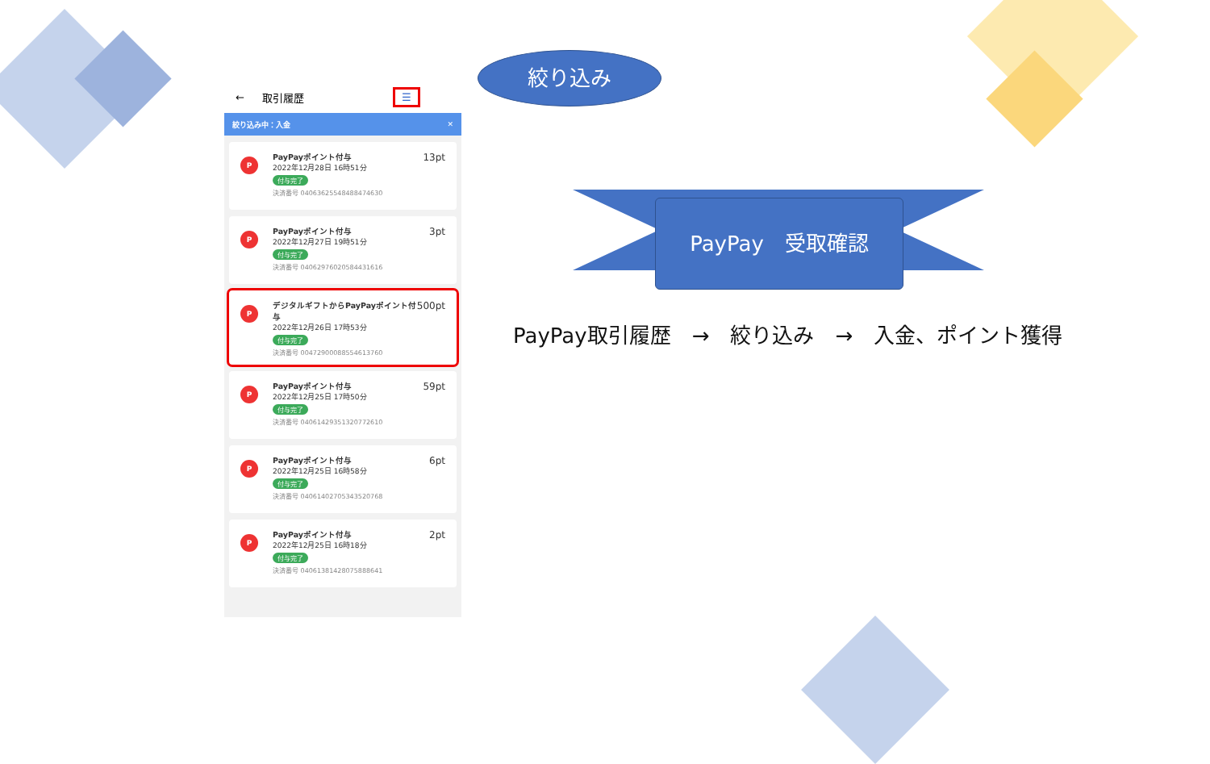← 取引履歴 ☰
絞り込み中：入金 ✕
P
PayPayポイント付与
2022年12月28日 16時51分
付与完了
決済番号 04063625548488474630
13pt
P
PayPayポイント付与
2022年12月27日 19時51分
付与完了
決済番号 04062976020584431616
3pt
P
デジタルギフトからPayPayポイント付与
2022年12月26日 17時53分
付与完了
決済番号 00472900088554613760
500pt
P
PayPayポイント付与
2022年12月25日 17時50分
付与完了
決済番号 04061429351320772610
59pt
P
PayPayポイント付与
2022年12月25日 16時58分
付与完了
決済番号 04061402705343520768
6pt
P
PayPayポイント付与
2022年12月25日 16時18分
付与完了
決済番号 04061381428075888641
2pt
絞り込み
PayPay　受取確認
PayPay取引履歴　→　絞り込み　→　入金、ポイント獲得